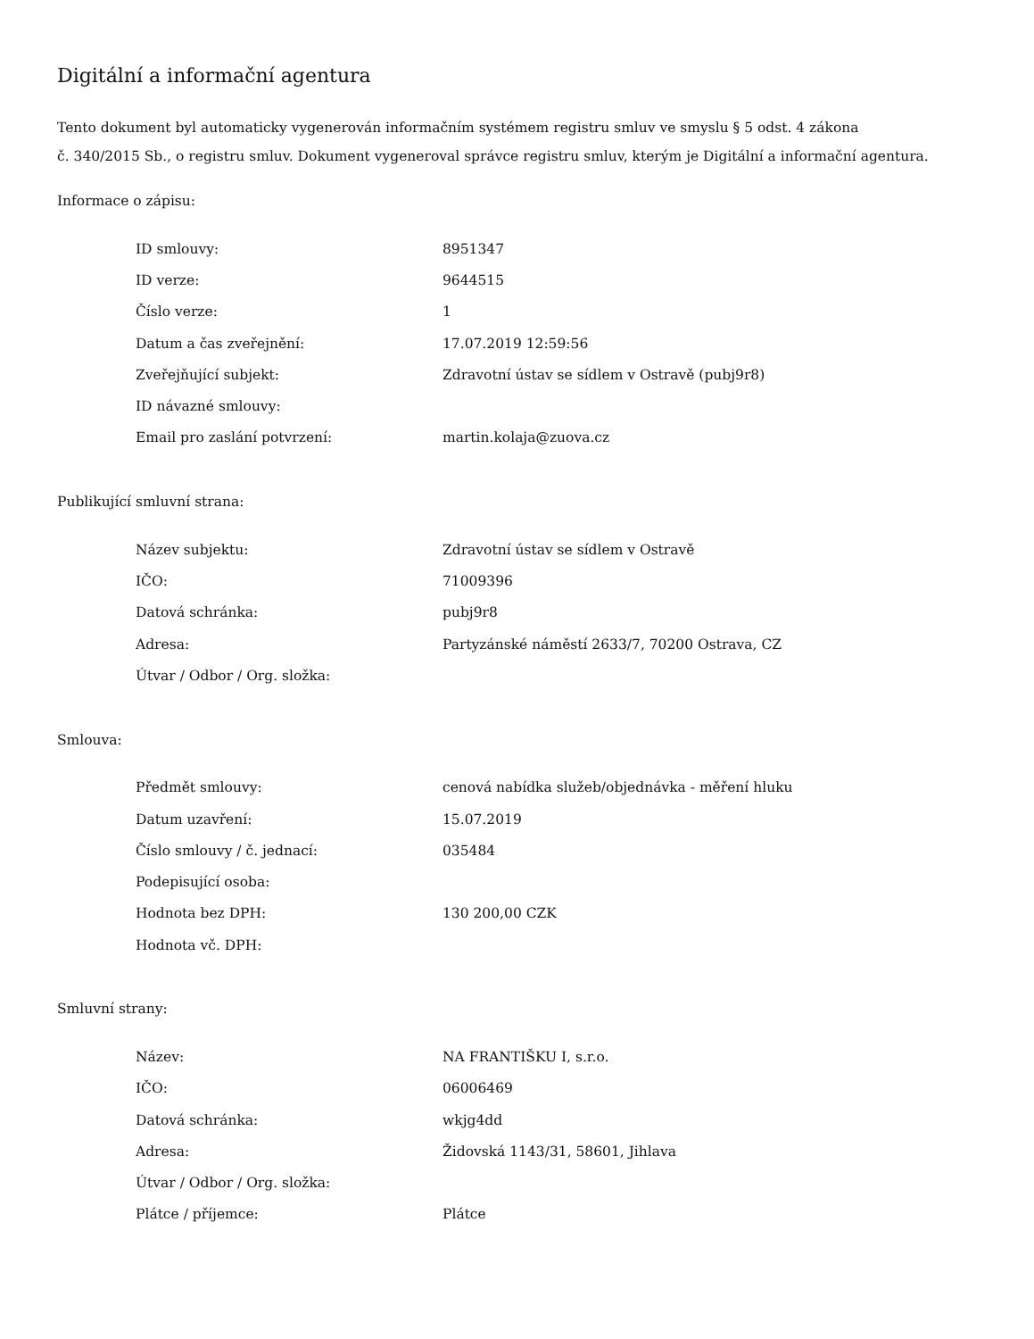Digitální a informační agentura
Tento dokument byl automaticky vygenerován informačním systémem registru smluv ve smyslu § 5 odst. 4 zákona
č. 340/2015 Sb., o registru smluv. Dokument vygeneroval správce registru smluv, kterým je Digitální a informační agentura.
Informace o zápisu:
| ID smlouvy: | 8951347 |
| ID verze: | 9644515 |
| Číslo verze: | 1 |
| Datum a čas zveřejnění: | 17.07.2019 12:59:56 |
| Zveřejňující subjekt: | Zdravotní ústav se sídlem v Ostravě (pubj9r8) |
| ID návazné smlouvy: | |
| Email pro zaslání potvrzení: | martin.kolaja@zuova.cz |
Publikující smluvní strana:
| Název subjektu: | Zdravotní ústav se sídlem v Ostravě |
| IČO: | 71009396 |
| Datová schránka: | pubj9r8 |
| Adresa: | Partyzánské náměstí 2633/7, 70200 Ostrava, CZ |
| Útvar / Odbor / Org. složka: | |
Smlouva:
| Předmět smlouvy: | cenová nabídka služeb/objednávka - měření hluku |
| Datum uzavření: | 15.07.2019 |
| Číslo smlouvy / č. jednací: | 035484 |
| Podepisující osoba: | |
| Hodnota bez DPH: | 130 200,00 CZK |
| Hodnota vč. DPH: | |
Smluvní strany:
| Název: | NA FRANTIŠKU I, s.r.o. |
| IČO: | 06006469 |
| Datová schránka: | wkjg4dd |
| Adresa: | Židovská 1143/31, 58601, Jihlava |
| Útvar / Odbor / Org. složka: | |
| Plátce / příjemce: | Plátce |